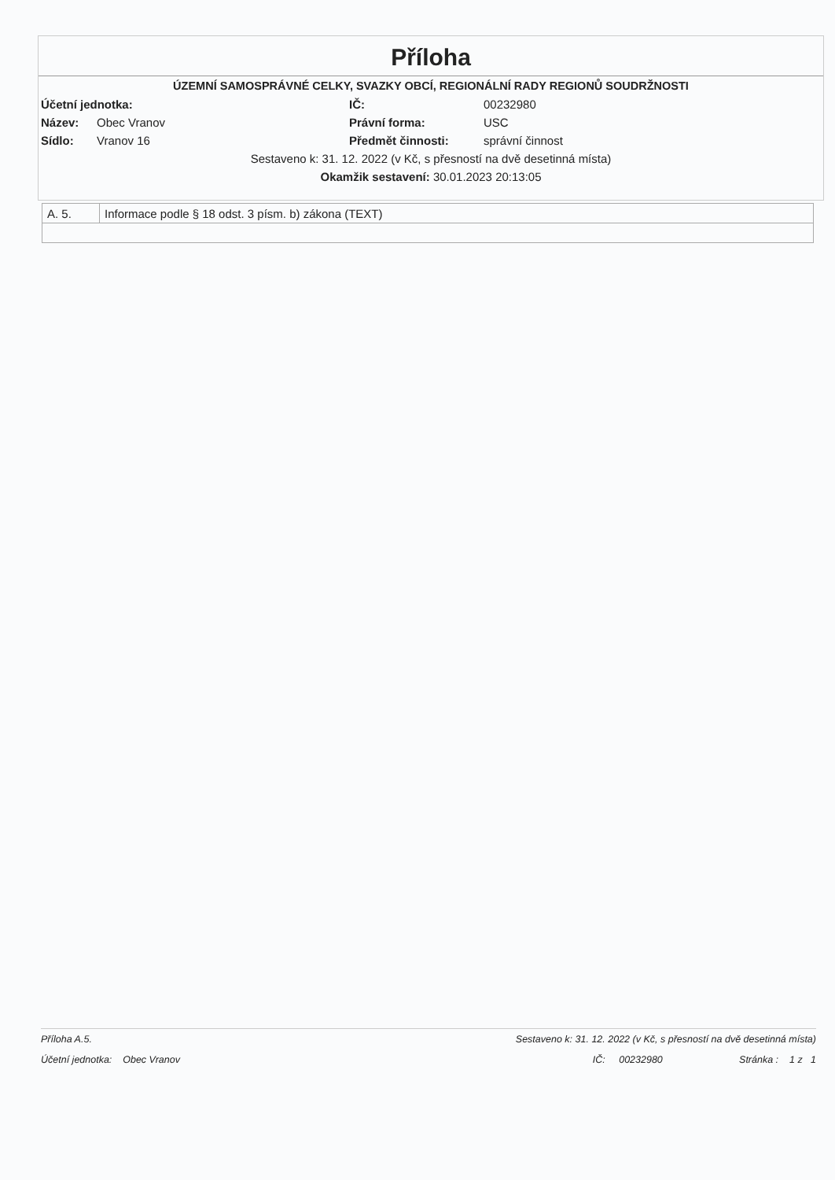Příloha
ÚZEMNÍ SAMOSPRÁVNÉ CELKY, SVAZKY OBCÍ, REGIONÁLNÍ RADY REGIONŮ SOUDRŽNOSTI
| Účetní jednotka: | | IČ: | 00232980 |
| Název: | Obec Vranov | Právní forma: | USC |
| Sídlo: | Vranov 16 | Předmět činnosti: | správní činnost |
Sestaveno k: 31. 12. 2022 (v Kč, s přesností na dvě desetinná místa)
Okamžik sestavení: 30.01.2023 20:13:05
| A. 5. | Informace podle § 18 odst. 3 písm. b) zákona (TEXT) |
Příloha A.5. Sestaveno k: 31. 12. 2022 (v Kč, s přesností na dvě desetinná místa)
Účetní jednotka: Obec Vranov IČ: 00232980 Stránka : 1 z 1